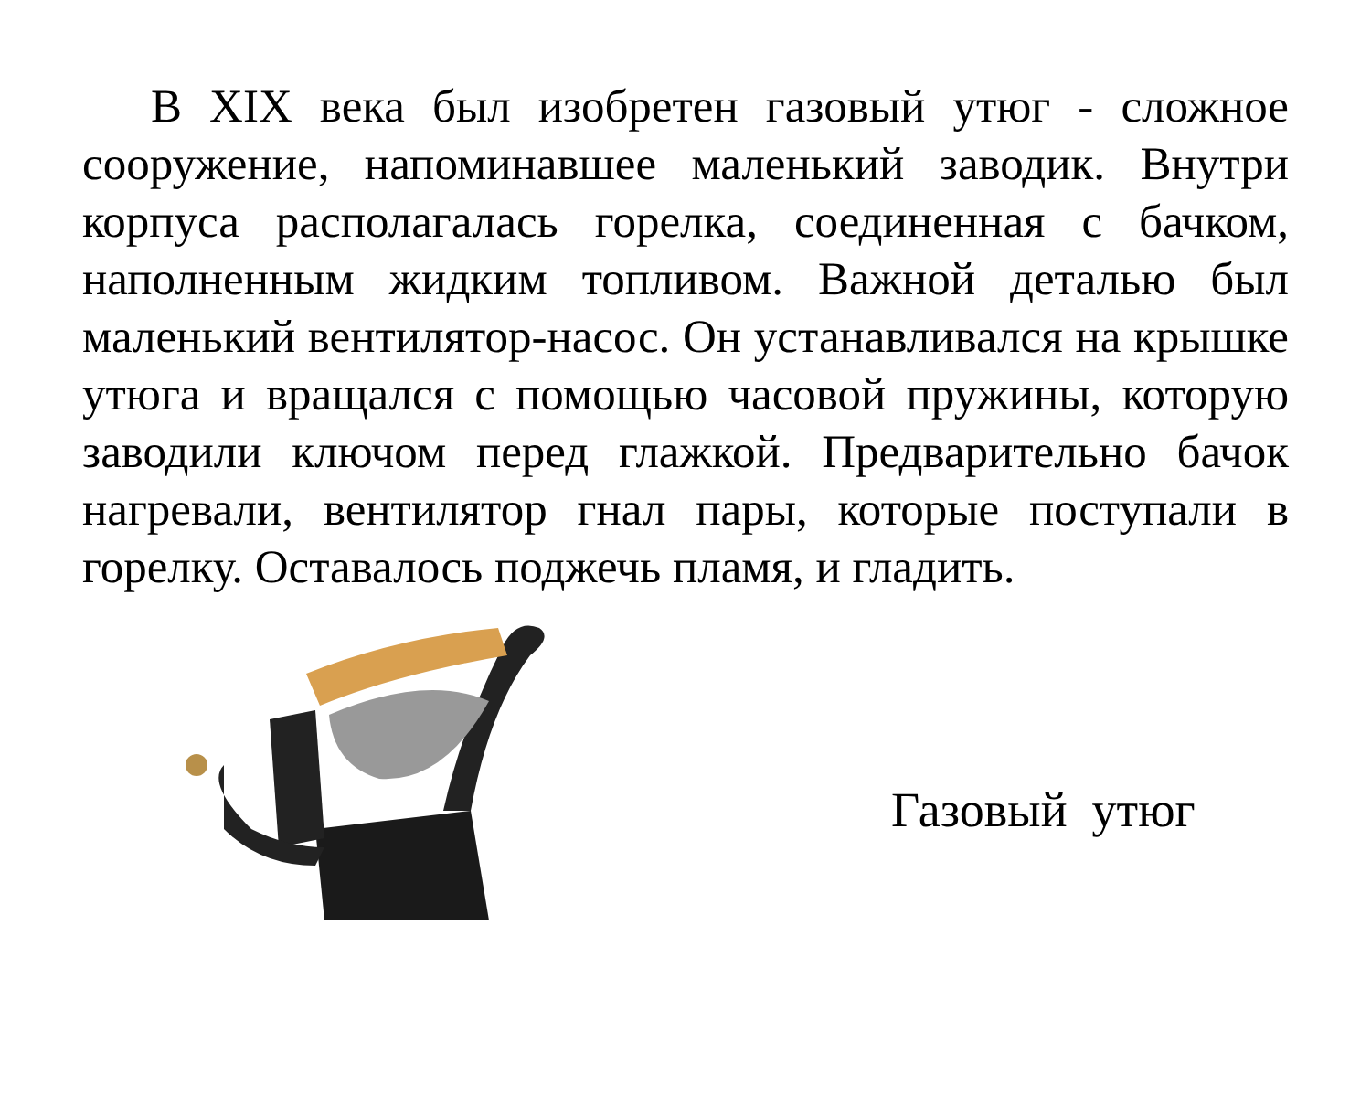В XIX века был изобретен газовый утюг - сложное сооружение, напоминавшее маленький заводик. Внутри корпуса располагалась горелка, соединенная с бачком, наполненным жидким топливом. Важной деталью был маленький вентилятор-насос. Он устанавливался на крышке утюга и вращался с помощью часовой пружины, которую заводили ключом перед глажкой. Предварительно бачок нагревали, вентилятор гнал пары, которые поступали в горелку. Оставалось поджечь пламя, и гладить.
Газовый утюг